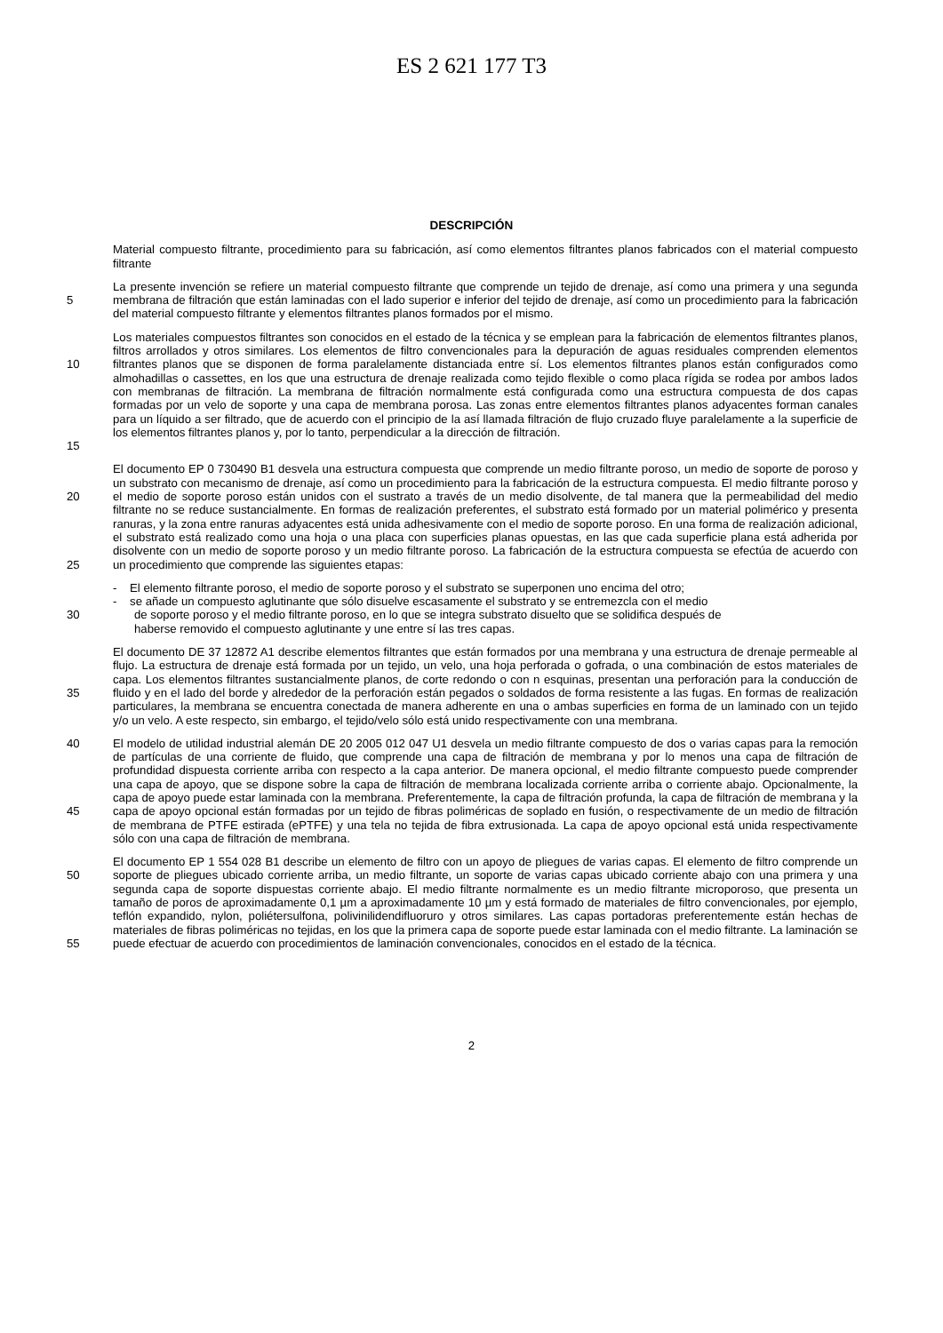ES 2 621 177 T3
DESCRIPCIÓN
Material compuesto filtrante, procedimiento para su fabricación, así como elementos filtrantes planos fabricados con el material compuesto filtrante
5 La presente invención se refiere un material compuesto filtrante que comprende un tejido de drenaje, así como una primera y una segunda membrana de filtración que están laminadas con el lado superior e inferior del tejido de drenaje, así como un procedimiento para la fabricación del material compuesto filtrante y elementos filtrantes planos formados por el mismo.
10
15
Los materiales compuestos filtrantes son conocidos en el estado de la técnica y se emplean para la fabricación de elementos filtrantes planos, filtros arrollados y otros similares. Los elementos de filtro convencionales para la depuración de aguas residuales comprenden elementos filtrantes planos que se disponen de forma paralelamente distanciada entre sí. Los elementos filtrantes planos están configurados como almohadillas o cassettes, en los que una estructura de drenaje realizada como tejido flexible o como placa rígida se rodea por ambos lados con membranas de filtración. La membrana de filtración normalmente está configurada como una estructura compuesta de dos capas formadas por un velo de soporte y una capa de membrana porosa. Las zonas entre elementos filtrantes planos adyacentes forman canales para un líquido a ser filtrado, que de acuerdo con el principio de la así llamada filtración de flujo cruzado fluye paralelamente a la superficie de los elementos filtrantes planos y, por lo tanto, perpendicular a la dirección de filtración.
20
25
El documento EP 0 730490 B1 desvela una estructura compuesta que comprende un medio filtrante poroso, un medio de soporte de poroso y un substrato con mecanismo de drenaje, así como un procedimiento para la fabricación de la estructura compuesta. El medio filtrante poroso y el medio de soporte poroso están unidos con el sustrato a través de un medio disolvente, de tal manera que la permeabilidad del medio filtrante no se reduce sustancialmente. En formas de realización preferentes, el substrato está formado por un material polimérico y presenta ranuras, y la zona entre ranuras adyacentes está unida adhesivamente con el medio de soporte poroso. En una forma de realización adicional, el substrato está realizado como una hoja o una placa con superficies planas opuestas, en las que cada superficie plana está adherida por disolvente con un medio de soporte poroso y un medio filtrante poroso. La fabricación de la estructura compuesta se efectúa de acuerdo con un procedimiento que comprende las siguientes etapas:
30 - El elemento filtrante poroso, el medio de soporte poroso y el substrato se superponen uno encima del otro;
- se añade un compuesto aglutinante que sólo disuelve escasamente el substrato y se entremezcla con el medio
de soporte poroso y el medio filtrante poroso, en lo que se integra substrato disuelto que se solidifica después de
haberse removido el compuesto aglutinante y une entre sí las tres capas.
35 El documento DE 37 12872 A1 describe elementos filtrantes que están formados por una membrana y una estructura de drenaje permeable al flujo. La estructura de drenaje está formada por un tejido, un velo, una hoja perforada o gofrada, o una combinación de estos materiales de capa. Los elementos filtrantes sustancialmente planos, de corte redondo o con n esquinas, presentan una perforación para la conducción de fluido y en el lado del borde y alrededor de la perforación están pegados o soldados de forma resistente a las fugas. En formas de realización particulares, la membrana se encuentra conectada de manera adherente en una o ambas superficies en forma de un laminado con un tejido y/o un velo. A este respecto, sin embargo, el tejido/velo sólo está unido respectivamente con una membrana.
40
45
El modelo de utilidad industrial alemán DE 20 2005 012 047 U1 desvela un medio filtrante compuesto de dos o varias capas para la remoción de partículas de una corriente de fluido, que comprende una capa de filtración de membrana y por lo menos una capa de filtración de profundidad dispuesta corriente arriba con respecto a la capa anterior. De manera opcional, el medio filtrante compuesto puede comprender una capa de apoyo, que se dispone sobre la capa de filtración de membrana localizada corriente arriba o corriente abajo. Opcionalmente, la capa de apoyo puede estar laminada con la membrana. Preferentemente, la capa de filtración profunda, la capa de filtración de membrana y la capa de apoyo opcional están formadas por un tejido de fibras poliméricas de soplado en fusión, o respectivamente de un medio de filtración de membrana de PTFE estirada (ePTFE) y una tela no tejida de fibra extrusionada. La capa de apoyo opcional está unida respectivamente sólo con una capa de filtración de membrana.
50
55
El documento EP 1 554 028 B1 describe un elemento de filtro con un apoyo de pliegues de varias capas. El elemento de filtro comprende un soporte de pliegues ubicado corriente arriba, un medio filtrante, un soporte de varias capas ubicado corriente abajo con una primera y una segunda capa de soporte dispuestas corriente abajo. El medio filtrante normalmente es un medio filtrante microporoso, que presenta un tamaño de poros de aproximadamente 0,1 µm a aproximadamente 10 µm y está formado de materiales de filtro convencionales, por ejemplo, teflón expandido, nylon, poliétersulfona, polivinilidendifluoruro y otros similares. Las capas portadoras preferentemente están hechas de materiales de fibras poliméricas no tejidas, en los que la primera capa de soporte puede estar laminada con el medio filtrante. La laminación se puede efectuar de acuerdo con procedimientos de laminación convencionales, conocidos en el estado de la técnica.
2